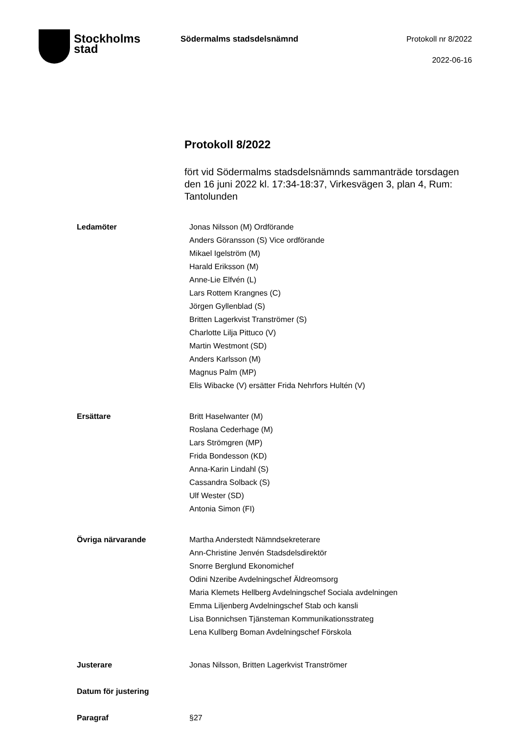Stockholms
stad
Södermalms stadsdelsnämnd
Protokoll nr 8/2022
2022-06-16
Protokoll 8/2022
fört vid Södermalms stadsdelsnämnds sammanträde torsdagen den 16 juni 2022 kl. 17:34-18:37, Virkesvägen 3, plan 4, Rum: Tantolunden
Ledamöter Jonas Nilsson (M) Ordförande
Anders Göransson (S) Vice ordförande
Mikael Igelström (M)
Harald Eriksson (M)
Anne-Lie Elfvén (L)
Lars Rottem Krangnes (C)
Jörgen Gyllenblad (S)
Britten Lagerkvist Tranströmer (S)
Charlotte Lilja Pittuco (V)
Martin Westmont (SD)
Anders Karlsson (M)
Magnus Palm (MP)
Elis Wibacke (V) ersätter Frida Nehrfors Hultén (V)
Ersättare Britt Haselwanter (M)
Roslana Cederhage (M)
Lars Strömgren (MP)
Frida Bondesson (KD)
Anna-Karin Lindahl (S)
Cassandra Solback (S)
Ulf Wester (SD)
Antonia Simon (FI)
Övriga närvarande Martha Anderstedt Nämndsekreterare
Ann-Christine Jenvén Stadsdelsdirektör
Snorre Berglund Ekonomichef
Odini Nzeribe Avdelningschef Äldreomsorg
Maria Klemets Hellberg Avdelningschef Sociala avdelningen
Emma Liljenberg Avdelningschef Stab och kansli
Lisa Bonnichsen Tjänsteman Kommunikationsstrateg
Lena Kullberg Boman Avdelningschef Förskola
Justerare Jonas Nilsson, Britten Lagerkvist Tranströmer
Datum för justering
Paragraf §27